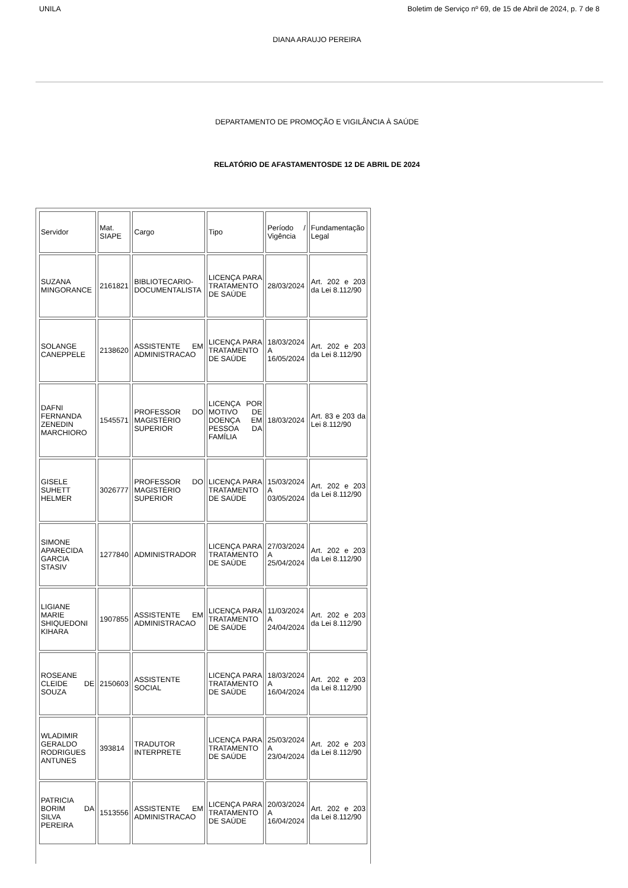UNILA Boletim de Serviço nº 69, de 15 de Abril de 2024, p. 7 de 8
DIANA ARAUJO PEREIRA
DEPARTAMENTO DE PROMOÇÃO E VIGILÂNCIA À SAÚDE
RELATÓRIO DE AFASTAMENTOSDE 12 DE ABRIL DE 2024
| Servidor | Mat. SIAPE | Cargo | Tipo | Período / Vigência | Fundamentação Legal |
| SUZANA MINGORANCE | 2161821 | BIBLIOTECARIO-DOCUMENTALISTA | LICENÇA PARA TRATAMENTO DE SAÚDE | 28/03/2024 | Art. 202 e 203 da Lei 8.112/90 |
| SOLANGE CANEPPELE | 2138620 | ASSISTENTE EM ADMINISTRACAO | LICENÇA PARA TRATAMENTO DE SAÚDE | 18/03/2024 A 16/05/2024 | Art. 202 e 203 da Lei 8.112/90 |
| DAFNI FERNANDA ZENEDIN MARCHIORO | 1545571 | PROFESSOR DO MAGISTÉRIO SUPERIOR | LICENÇA POR MOTIVO DE DOENÇA EM PESSOA DA FAMÍLIA | 18/03/2024 | Art. 83 e 203 da Lei 8.112/90 |
| GISELE SUHETT HELMER | 3026777 | PROFESSOR DO MAGISTÉRIO SUPERIOR | LICENÇA PARA TRATAMENTO DE SAÚDE | 15/03/2024 A 03/05/2024 | Art. 202 e 203 da Lei 8.112/90 |
| SIMONE APARECIDA GARCIA STASIV | 1277840 | ADMINISTRADOR | LICENÇA PARA TRATAMENTO DE SAÚDE | 27/03/2024 A 25/04/2024 | Art. 202 e 203 da Lei 8.112/90 |
| LIGIANE MARIE SHIQUEDONI KIHARA | 1907855 | ASSISTENTE EM ADMINISTRACAO | LICENÇA PARA TRATAMENTO DE SAÚDE | 11/03/2024 A 24/04/2024 | Art. 202 e 203 da Lei 8.112/90 |
| ROSEANE CLEIDE DE SOUZA | 2150603 | ASSISTENTE SOCIAL | LICENÇA PARA TRATAMENTO DE SAÚDE | 18/03/2024 A 16/04/2024 | Art. 202 e 203 da Lei 8.112/90 |
| WLADIMIR GERALDO RODRIGUES ANTUNES | 393814 | TRADUTOR INTERPRETE | LICENÇA PARA TRATAMENTO DE SAÚDE | 25/03/2024 A 23/04/2024 | Art. 202 e 203 da Lei 8.112/90 |
| PATRICIA BORIM DA SILVA PEREIRA | 1513556 | ASSISTENTE EM ADMINISTRACAO | LICENÇA PARA TRATAMENTO DE SAÚDE | 20/03/2024 A 16/04/2024 | Art. 202 e 203 da Lei 8.112/90 |